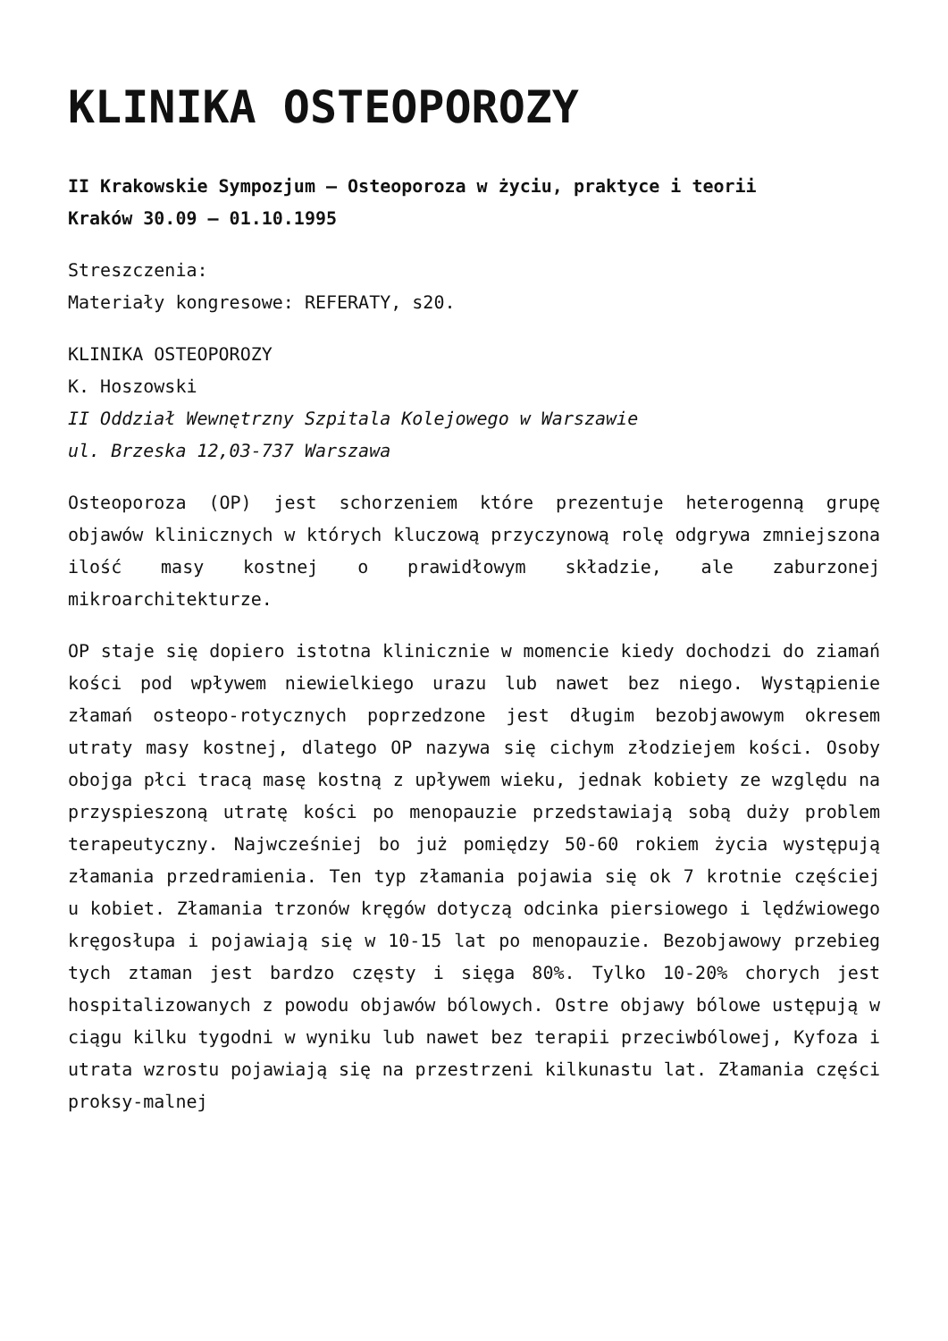KLINIKA OSTEOPOROZY
II Krakowskie Sympozjum – Osteoporoza w życiu, praktyce i teorii
Kraków 30.09 – 01.10.1995
Streszczenia:
Materiały kongresowe: REFERATY, s20.
KLINIKA OSTEOPOROZY
K. Hoszowski
II Oddział Wewnętrzny Szpitala Kolejowego w Warszawie
ul. Brzeska 12,03-737 Warszawa
Osteoporoza (OP) jest schorzeniem które prezentuje heterogenną grupę objawów klinicznych w których kluczową przyczynową rolę odgrywa zmniejszona ilość masy kostnej o prawidłowym składzie, ale zaburzonej mikroarchitekturze.
OP staje się dopiero istotna klinicznie w momencie kiedy dochodzi do ziamań kości pod wpływem niewielkiego urazu lub nawet bez niego. Wystąpienie złamań osteopo-rotycznych poprzedzone jest długim bezobjawowym okresem utraty masy kostnej, dlatego OP nazywa się cichym złodziejem kości. Osoby obojga płci tracą masę kostną z upływem wieku, jednak kobiety ze względu na przyspieszoną utratę kości po menopauzie przedstawiają sobą duży problem terapeutyczny. Najwcześniej bo już pomiędzy 50-60 rokiem życia występują złamania przedramienia. Ten typ złamania pojawia się ok 7 krotnie częściej u kobiet. Złamania trzonów kręgów dotyczą odcinka piersiowego i lędźwiowego kręgosłupa i pojawiają się w 10-15 lat po menopauzie. Bezobjawowy przebieg tych ztaman jest bardzo częsty i sięga 80%. Tylko 10-20% chorych jest hospitalizowanych z powodu objawów bólowych. Ostre objawy bólowe ustępują w ciągu kilku tygodni w wyniku lub nawet bez terapii przeciwbólowej, Kyfoza i utrata wzrostu pojawiają się na przestrzeni kilkunastu lat. Złamania części proksy-malnej